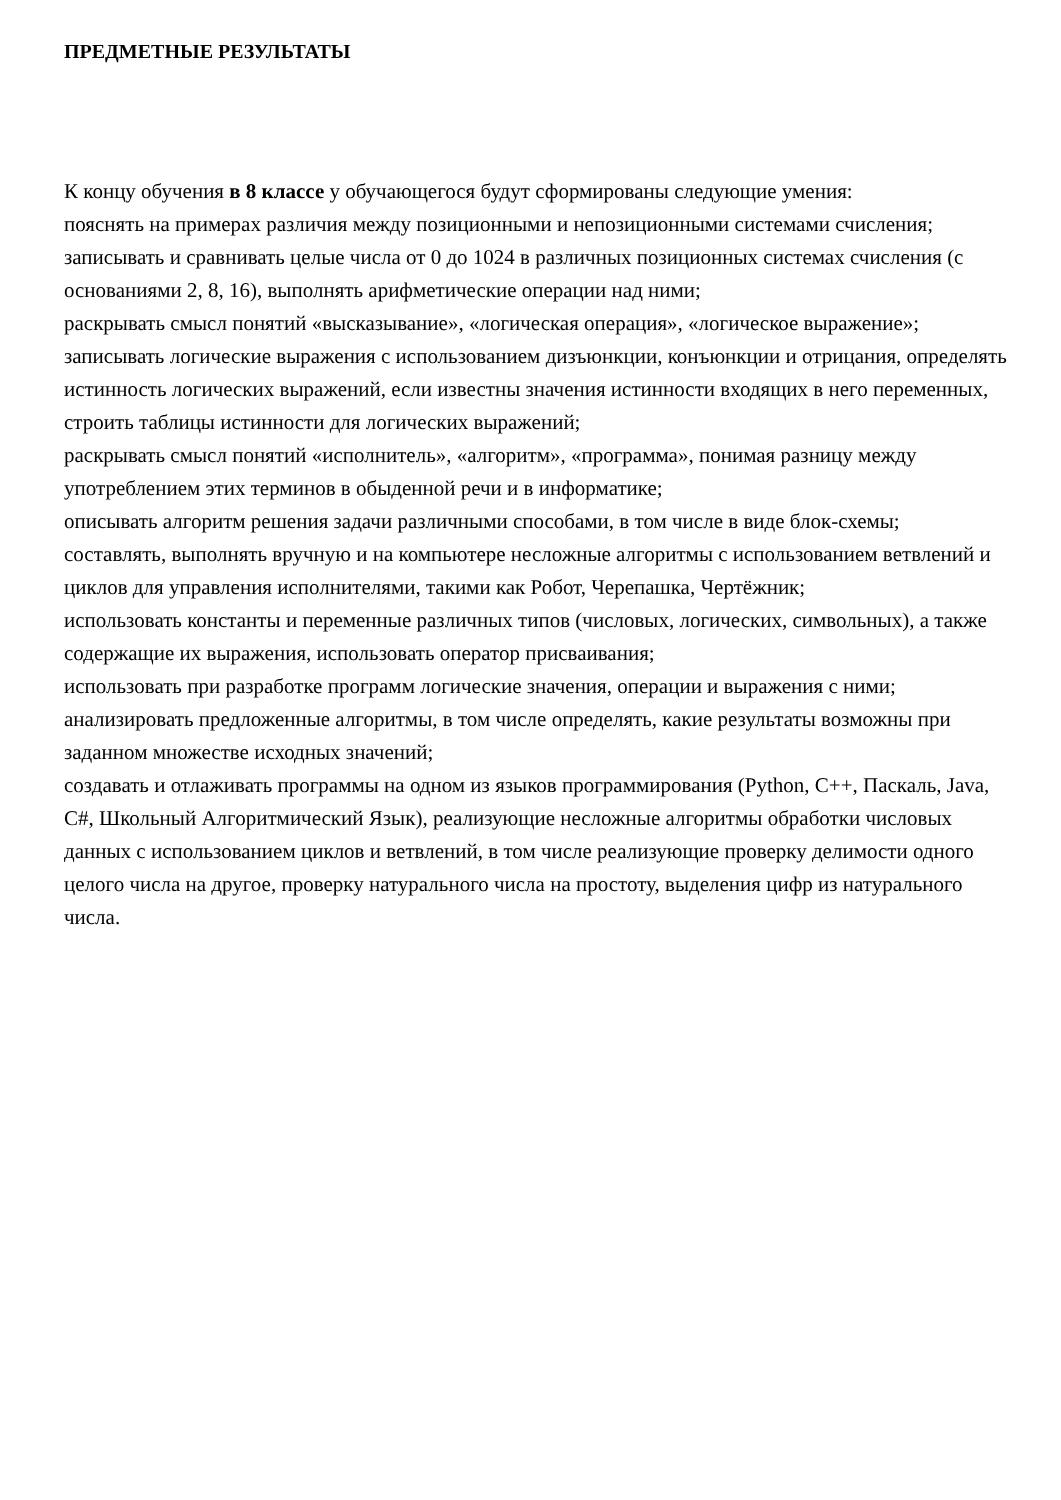ПРЕДМЕТНЫЕ РЕЗУЛЬТАТЫ
К концу обучения в 8 классе у обучающегося будут сформированы следующие умения:
пояснять на примерах различия между позиционными и непозиционными системами счисления;
записывать и сравнивать целые числа от 0 до 1024 в различных позиционных системах счисления (с основаниями 2, 8, 16), выполнять арифметические операции над ними;
раскрывать смысл понятий «высказывание», «логическая операция», «логическое выражение»;
записывать логические выражения с использованием дизъюнкции, конъюнкции и отрицания, определять истинность логических выражений, если известны значения истинности входящих в него переменных, строить таблицы истинности для логических выражений;
раскрывать смысл понятий «исполнитель», «алгоритм», «программа», понимая разницу между употреблением этих терминов в обыденной речи и в информатике;
описывать алгоритм решения задачи различными способами, в том числе в виде блок-схемы;
составлять, выполнять вручную и на компьютере несложные алгоритмы с использованием ветвлений и циклов для управления исполнителями, такими как Робот, Черепашка, Чертёжник;
использовать константы и переменные различных типов (числовых, логических, символьных), а также содержащие их выражения, использовать оператор присваивания;
использовать при разработке программ логические значения, операции и выражения с ними;
анализировать предложенные алгоритмы, в том числе определять, какие результаты возможны при заданном множестве исходных значений;
создавать и отлаживать программы на одном из языков программирования (Python, C++, Паскаль, Java, C#, Школьный Алгоритмический Язык), реализующие несложные алгоритмы обработки числовых данных с использованием циклов и ветвлений, в том числе реализующие проверку делимости одного целого числа на другое, проверку натурального числа на простоту, выделения цифр из натурального числа.